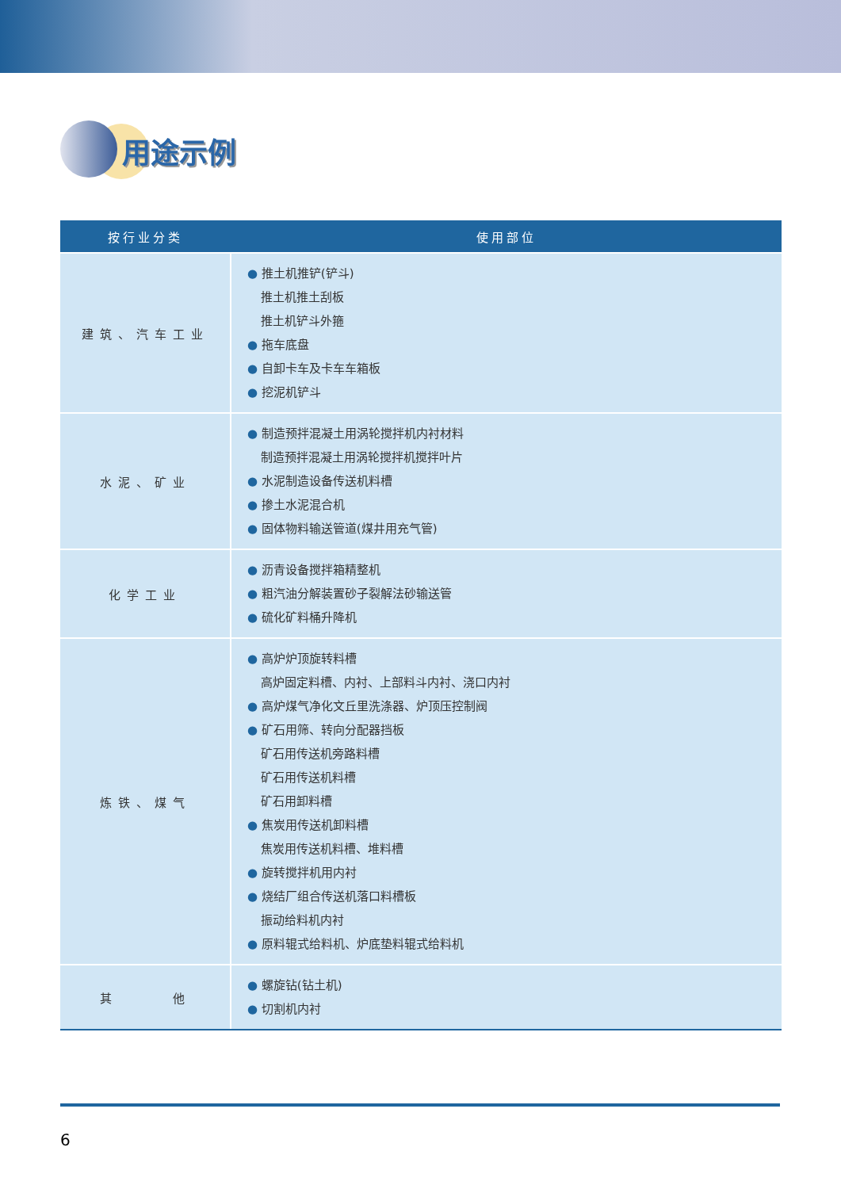用途示例
| 按行业分类 | 使用部位 |
| --- | --- |
| 建筑、汽车工业 | ● 推土机推铲(铲斗) 推土机推土刮板 推土机铲斗外箍 ● 拖车底盘 ● 自卸卡车及卡车车箱板 ● 挖泥机铲斗 |
| 水泥、矿业 | ● 制造预拌混凝土用涡轮搅拌机内衬材料 制造预拌混凝土用涡轮搅拌机搅拌叶片 ● 水泥制造设备传送机料槽 ● 掺土水泥混合机 ● 固体物料输送管道(煤井用充气管) |
| 化学工业 | ● 沥青设备搅拌箱精整机 ● 粗汽油分解装置砂子裂解法砂输送管 ● 硫化矿料桶升降机 |
| 炼铁、煤气 | ● 高炉炉顶旋转料槽 高炉固定料槽、内衬、上部料斗内衬、浇口内衬 ● 高炉煤气净化文丘里洗涤器、炉顶压控制阀 ● 矿石用筛、转向分配器挡板 矿石用传送机旁路料槽 矿石用传送机料槽 矿石用卸料槽 ● 焦炭用传送机卸料槽 焦炭用传送机料槽、堆料槽 ● 旋转搅拌机用内衬 ● 烧结厂组合传送机落口料槽板 振动给料机内衬 ● 原料辊式给料机、炉底垫料辊式给料机 |
| 其 他 | ● 螺旋钻(钻土机) ● 切割机内衬 |
6